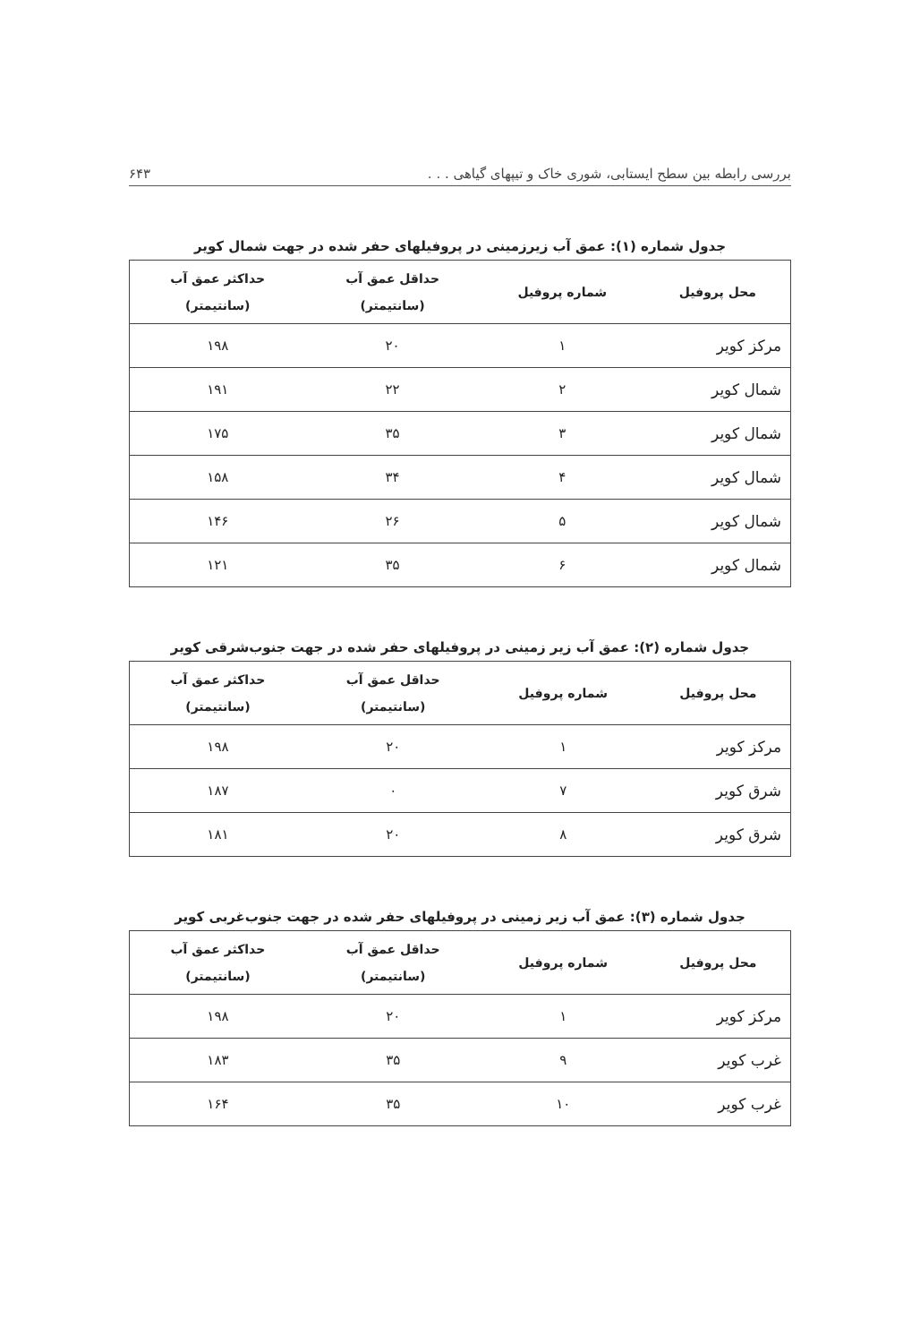بررسی رابطه بین سطح ایستابی، شوری خاک و تیپهای گیاهی . . . ۶۴۳
جدول شماره (۱): عمق آب زیرزمینی در پروفیلهای حفر شده در جهت شمال کویر
| محل پروفیل | شماره پروفیل | حداقل عمق آب (سانتیمتر) | حداکثر عمق آب (سانتیمتر) |
| --- | --- | --- | --- |
| مرکز کویر | ۱ | ۲۰ | ۱۹۸ |
| شمال کویر | ۲ | ۲۲ | ۱۹۱ |
| شمال کویر | ۳ | ۳۵ | ۱۷۵ |
| شمال کویر | ۴ | ۳۴ | ۱۵۸ |
| شمال کویر | ۵ | ۲۶ | ۱۴۶ |
| شمال کویر | ۶ | ۳۵ | ۱۲۱ |
جدول شماره (۲): عمق آب زیر زمینی در پروفیلهای حفر شده در جهت جنوب‌شرقی کویر
| محل پروفیل | شماره پروفیل | حداقل عمق آب (سانتیمتر) | حداکثر عمق آب (سانتیمتر) |
| --- | --- | --- | --- |
| مرکز کویر | ۱ | ۲۰ | ۱۹۸ |
| شرق کویر | ۷ | ۰ | ۱۸۷ |
| شرق کویر | ۸ | ۲۰ | ۱۸۱ |
جدول شماره (۳): عمق آب زیر زمینی در پروفیلهای حفر شده در جهت جنوب‌غربی کویر
| محل پروفیل | شماره پروفیل | حداقل عمق آب (سانتیمتر) | حداکثر عمق آب (سانتیمتر) |
| --- | --- | --- | --- |
| مرکز کویر | ۱ | ۲۰ | ۱۹۸ |
| غرب کویر | ۹ | ۳۵ | ۱۸۳ |
| غرب کویر | ۱۰ | ۳۵ | ۱۶۴ |